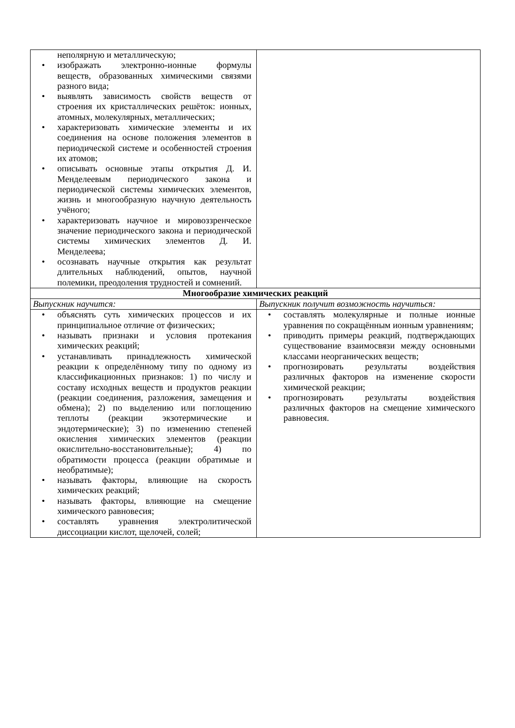| неполярную и металлическую; • изображать электронно-ионные формулы веществ, образованных химическими связями разного вида; • выявлять зависимость свойств веществ от строения их кристаллических решёток: ионных, атомных, молекулярных, металлических; • характеризовать химические элементы и их соединения на основе положения элементов в периодической системе и особенностей строения их атомов; • описывать основные этапы открытия Д. И. Менделеевым периодического закона и периодической системы химических элементов, жизнь и многообразную научную деятельность учёного; • характеризовать научное и мировоззренческое значение периодического закона и периодической системы химических элементов Д. И. Менделеева; • осознавать научные открытия как результат длительных наблюдений, опытов, научной полемики, преодоления трудностей и сомнений. | |
| Многообразие химических реакций | |
| Выпускник научится: | Выпускник получит возможность научиться: |
| • объяснять суть химических процессов и их принципиальное отличие от физических; • называть признаки и условия протекания химических реакций; • устанавливать принадлежность химической реакции к определённому типу по одному из классификационных признаков: 1) по числу и составу исходных веществ и продуктов реакции (реакции соединения, разложения, замещения и обмена); 2) по выделению или поглощению теплоты (реакции экзотермические и эндотермические); 3) по изменению степеней окисления химических элементов (реакции окислительно-восстановительные); 4) по обратимости процесса (реакции обратимые и необратимые); • называть факторы, влияющие на скорость химических реакций; • называть факторы, влияющие на смещение химического равновесия; • составлять уравнения электролитической диссоциации кислот, щелочей, солей; | • составлять молекулярные и полные ионные уравнения по сокращённым ионным уравнениям; • приводить примеры реакций, подтверждающих существование взаимосвязи между основными классами неорганических веществ; • прогнозировать результаты воздействия различных факторов на изменение скорости химической реакции; • прогнозировать результаты воздействия различных факторов на смещение химического равновесия. |